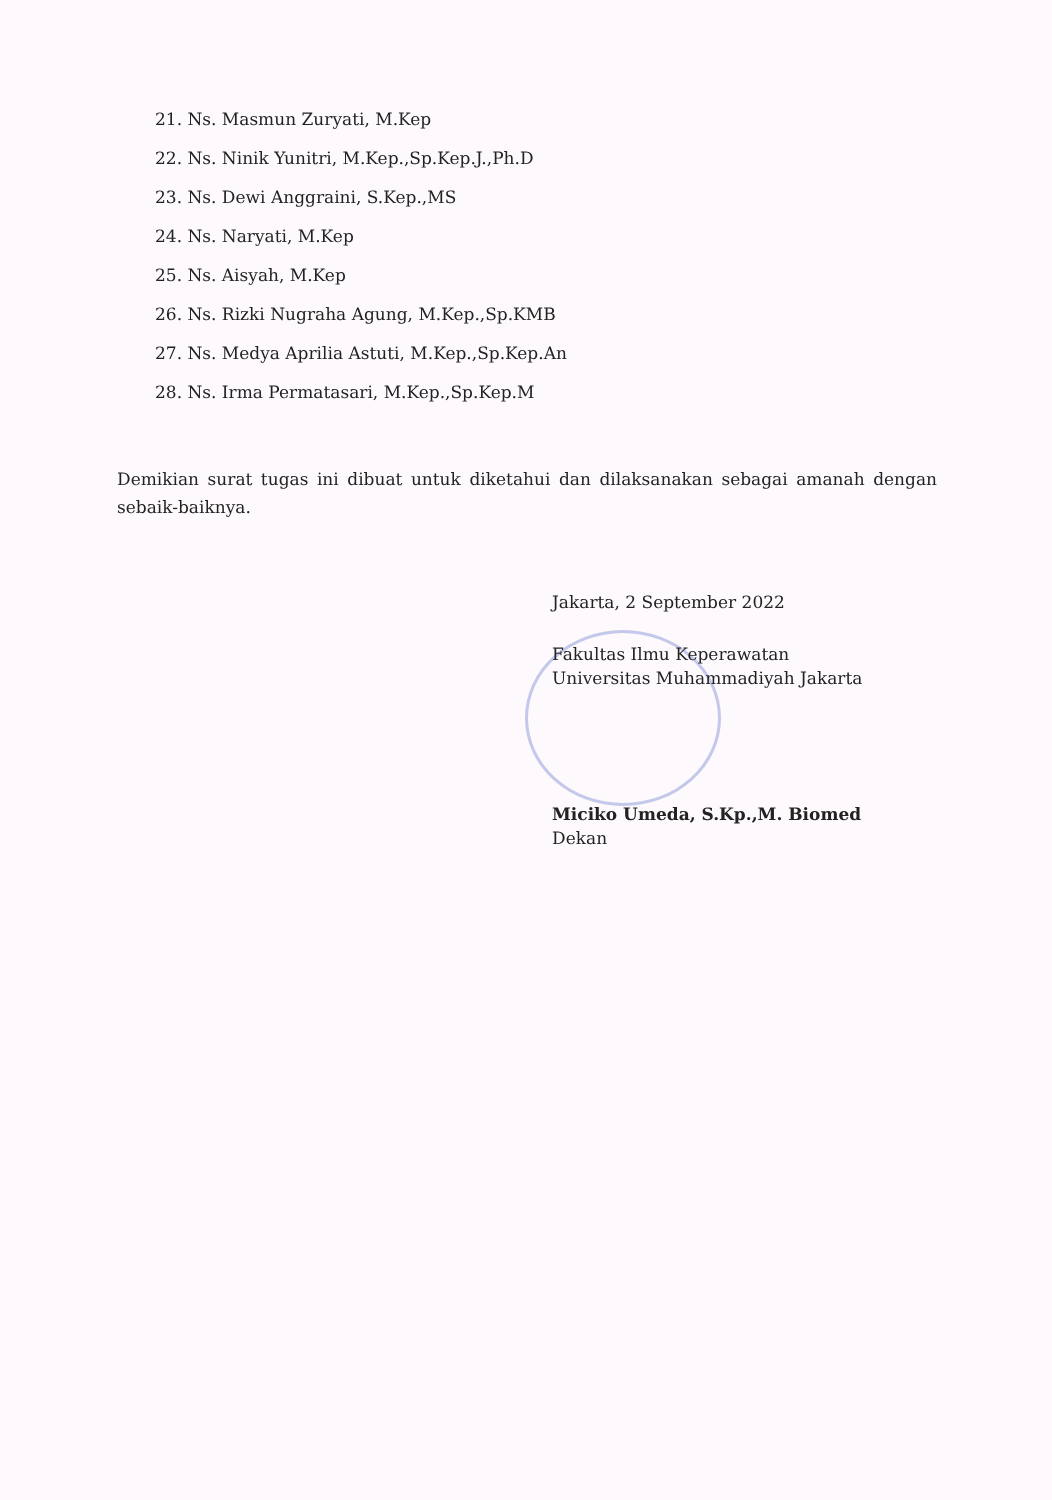21. Ns. Masmun Zuryati, M.Kep
22. Ns. Ninik Yunitri, M.Kep.,Sp.Kep.J.,Ph.D
23. Ns. Dewi Anggraini, S.Kep.,MS
24. Ns. Naryati, M.Kep
25. Ns. Aisyah, M.Kep
26. Ns. Rizki Nugraha Agung, M.Kep.,Sp.KMB
27. Ns. Medya Aprilia Astuti, M.Kep.,Sp.Kep.An
28. Ns. Irma Permatasari, M.Kep.,Sp.Kep.M
Demikian surat tugas ini dibuat untuk diketahui dan dilaksanakan sebagai amanah dengan sebaik-baiknya.
Jakarta, 2 September 2022
Fakultas Ilmu Keperawatan
Universitas Muhammadiyah Jakarta
Miciko Umeda, S.Kp.,M. Biomed
Dekan